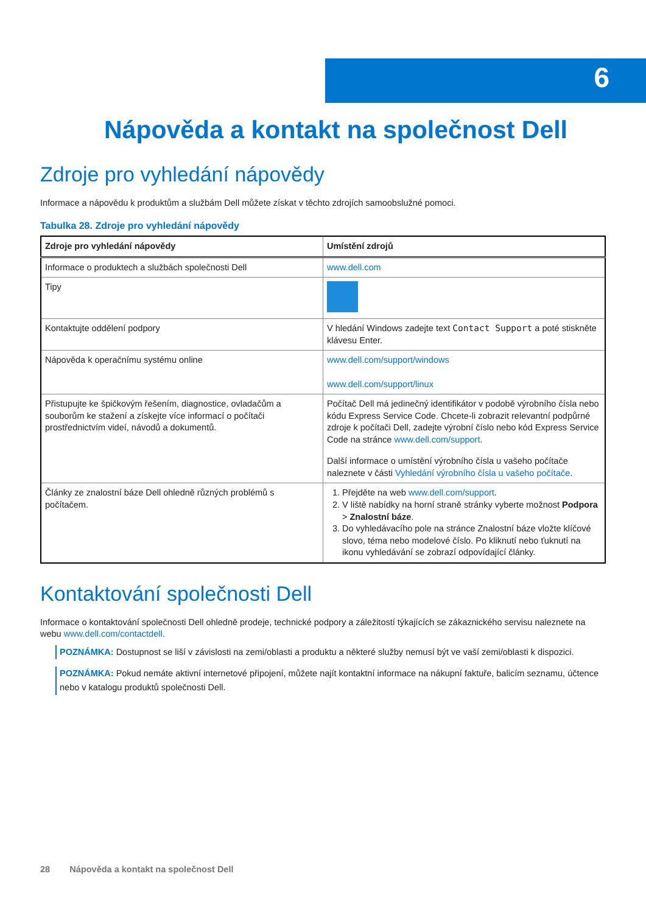6
Nápověda a kontakt na společnost Dell
Zdroje pro vyhledání nápovědy
Informace a nápovědu k produktům a službám Dell můžete získat v těchto zdrojích samoobslužné pomoci.
Tabulka 28. Zdroje pro vyhledání nápovědy
| Zdroje pro vyhledání nápovědy | Umístění zdrojů |
| --- | --- |
| Informace o produktech a službách společnosti Dell | www.dell.com |
| Tipy | |
| Kontaktujte oddělení podpory | V hledání Windows zadejte text Contact Support a poté stiskněte klávesu Enter. |
| Nápověda k operačnímu systému online | www.dell.com/support/windows www.dell.com/support/linux |
| Přistupujte ke špičkovým řešením, diagnostice, ovladačům a souborům ke stažení a získejte více informací o počítači prostřednictvím videí, návodů a dokumentů. | Počítač Dell má jedinečný identifikátor v podobě výrobního čísla nebo kódu Express Service Code. Chcete-li zobrazit relevantní podpůrné zdroje k počítači Dell, zadejte výrobní číslo nebo kód Express Service Code na stránce www.dell.com/support . Další informace o umístění výrobního čísla u vašeho počítače naleznete v části Vyhledání výrobního čísla u vašeho počítače . |
| Články ze znalostní báze Dell ohledně různých problémů s počítačem. | 1. Přejděte na web www.dell.com/support . 2. V liště nabídky na horní straně stránky vyberte možnost Podpora > Znalostní báze . 3. Do vyhledávacího pole na stránce Znalostní báze vložte klíčové slovo, téma nebo modelové číslo. Po kliknutí nebo ťuknutí na ikonu vyhledávání se zobrazí odpovídající články. |
Kontaktování společnosti Dell
Informace o kontaktování společnosti Dell ohledně prodeje, technické podpory a záležitostí týkajících se zákaznického servisu naleznete na webu www.dell.com/contactdell.
POZNÁMKA: Dostupnost se liší v závislosti na zemi/oblasti a produktu a některé služby nemusí být ve vaší zemi/oblasti k dispozici.
POZNÁMKA: Pokud nemáte aktivní internetové připojení, můžete najít kontaktní informace na nákupní faktuře, balicím seznamu, účtence nebo v katalogu produktů společnosti Dell.
28 Nápověda a kontakt na společnost Dell